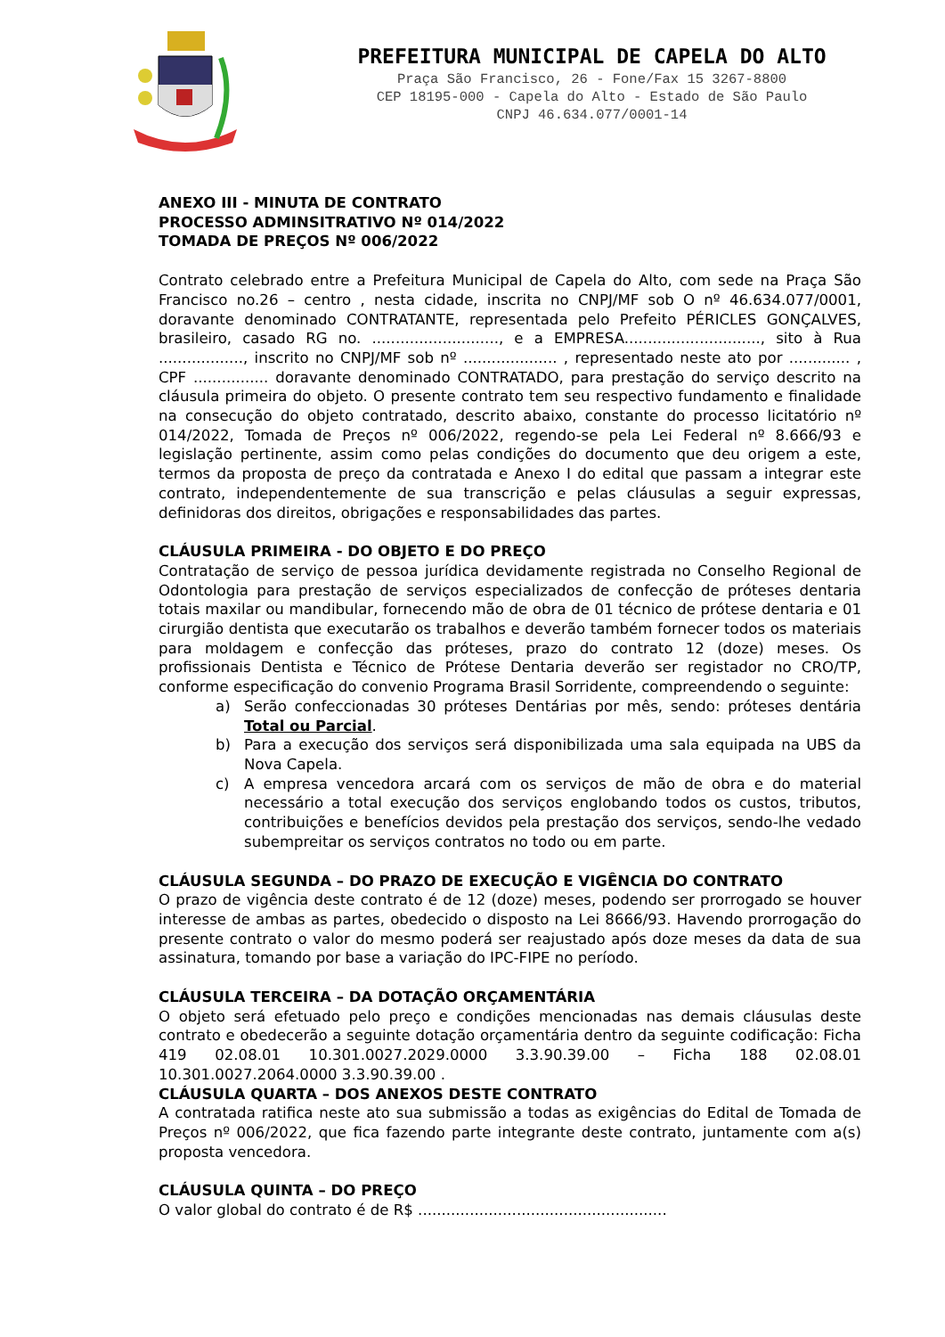PREFEITURA MUNICIPAL DE CAPELA DO ALTO
Praça São Francisco, 26 - Fone/Fax 15 3267-8800
CEP 18195-000 - Capela do Alto - Estado de São Paulo
CNPJ 46.634.077/0001-14
ANEXO III - MINUTA DE CONTRATO
PROCESSO ADMINSITRATIVO Nº 014/2022
TOMADA DE PREÇOS Nº 006/2022
Contrato celebrado entre a Prefeitura Municipal de Capela do Alto, com sede na Praça São Francisco no.26 – centro , nesta cidade, inscrita no CNPJ/MF sob O nº 46.634.077/0001, doravante denominado CONTRATANTE, representada pelo Prefeito PÉRICLES GONÇALVES, brasileiro, casado RG no. ..........................., e a EMPRESA............................., sito à Rua .................., inscrito no CNPJ/MF sob nº .................... , representado neste ato por ............. , CPF ................ doravante denominado CONTRATADO, para prestação do serviço descrito na cláusula primeira do objeto. O presente contrato tem seu respectivo fundamento e finalidade na consecução do objeto contratado, descrito abaixo, constante do processo licitatório nº 014/2022, Tomada de Preços nº 006/2022, regendo-se pela Lei Federal nº 8.666/93 e legislação pertinente, assim como pelas condições do documento que deu origem a este, termos da proposta de preço da contratada e Anexo I do edital que passam a integrar este contrato, independentemente de sua transcrição e pelas cláusulas a seguir expressas, definidoras dos direitos, obrigações e responsabilidades das partes.
CLÁUSULA PRIMEIRA - DO OBJETO E DO PREÇO
Contratação de serviço de pessoa jurídica devidamente registrada no Conselho Regional de Odontologia para prestação de serviços especializados de confecção de próteses dentaria totais maxilar ou mandibular, fornecendo mão de obra de 01 técnico de prótese dentaria e 01 cirurgião dentista que executarão os trabalhos e deverão também fornecer todos os materiais para moldagem e confecção das próteses, prazo do contrato 12 (doze) meses. Os profissionais Dentista e Técnico de Prótese Dentaria deverão ser registador no CRO/TP, conforme especificação do convenio Programa Brasil Sorridente, compreendendo o seguinte:
a) Serão confeccionadas 30 próteses Dentárias por mês, sendo: próteses dentária Total ou Parcial.
b) Para a execução dos serviços será disponibilizada uma sala equipada na UBS da Nova Capela.
c) A empresa vencedora arcará com os serviços de mão de obra e do material necessário a total execução dos serviços englobando todos os custos, tributos, contribuições e benefícios devidos pela prestação dos serviços, sendo-lhe vedado subempreitar os serviços contratos no todo ou em parte.
CLÁUSULA SEGUNDA – DO PRAZO DE EXECUÇÃO E VIGÊNCIA DO CONTRATO
O prazo de vigência deste contrato é de 12 (doze) meses, podendo ser prorrogado se houver interesse de ambas as partes, obedecido o disposto na Lei 8666/93. Havendo prorrogação do presente contrato o valor do mesmo poderá ser reajustado após doze meses da data de sua assinatura, tomando por base a variação do IPC-FIPE no período.
CLÁUSULA TERCEIRA – DA DOTAÇÃO ORÇAMENTÁRIA
O objeto será efetuado pelo preço e condições mencionadas nas demais cláusulas deste contrato e obedecerão a seguinte dotação orçamentária dentro da seguinte codificação: Ficha 419 02.08.01 10.301.0027.2029.0000 3.3.90.39.00 – Ficha 188 02.08.01 10.301.0027.2064.0000 3.3.90.39.00 .
CLÁUSULA QUARTA – DOS ANEXOS DESTE CONTRATO
A contratada ratifica neste ato sua submissão a todas as exigências do Edital de Tomada de Preços nº 006/2022, que fica fazendo parte integrante deste contrato, juntamente com a(s) proposta vencedora.
CLÁUSULA QUINTA – DO PREÇO
O valor global do contrato é de R$ .....................................................